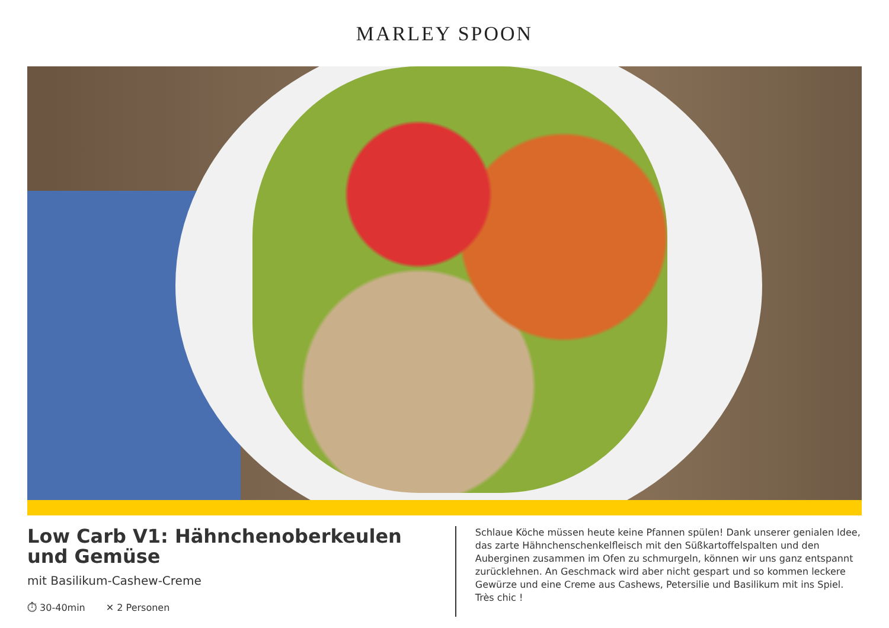MARLEY SPOON
Low Carb V1: Hähnchenoberkeulen und Gemüse
mit Basilikum-Cashew-Creme
⏱ 30-40min ✕ 2 Personen
Schlaue Köche müssen heute keine Pfannen spülen! Dank unserer genialen Idee, das zarte Hähnchenschenkelfleisch mit den Süßkartoffelspalten und den Auberginen zusammen im Ofen zu schmurgeln, können wir uns ganz entspannt zurücklehnen. An Geschmack wird aber nicht gespart und so kommen leckere Gewürze und eine Creme aus Cashews, Petersilie und Basilikum mit ins Spiel. Très chic !